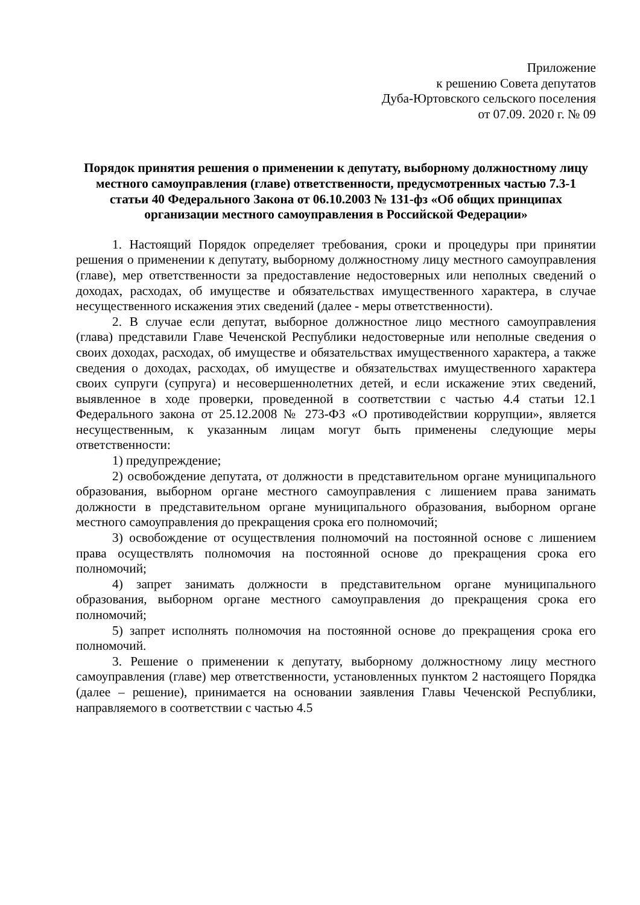Приложение
к решению Совета депутатов
Дуба-Юртовского сельского поселения
от 07.09. 2020 г. № 09
Порядок принятия решения о применении к депутату, выборному должностному лицу местного самоуправления (главе) ответственности, предусмотренных частью 7.3-1 статьи 40 Федерального Закона от 06.10.2003 № 131-фз «Об общих принципах организации местного самоуправления в Российской Федерации»
1. Настоящий Порядок определяет требования, сроки и процедуры при принятии решения о применении к депутату, выборному должностному лицу местного самоуправления (главе), мер ответственности за предоставление недостоверных или неполных сведений о доходах, расходах, об имуществе и обязательствах имущественного характера, в случае несущественного искажения этих сведений (далее - меры ответственности).
2. В случае если депутат, выборное должностное лицо местного самоуправления (глава) представили Главе Чеченской Республики недостоверные или неполные сведения о своих доходах, расходах, об имуществе и обязательствах имущественного характера, а также сведения о доходах, расходах, об имуществе и обязательствах имущественного характера своих супруги (супруга) и несовершеннолетних детей, и если искажение этих сведений, выявленное в ходе проверки, проведенной в соответствии с частью 4.4 статьи 12.1 Федерального закона от 25.12.2008 № 273-ФЗ «О противодействии коррупции», является несущественным, к указанным лицам могут быть применены следующие меры ответственности:
1) предупреждение;
2) освобождение депутата, от должности в представительном органе муниципального образования, выборном органе местного самоуправления с лишением права занимать должности в представительном органе муниципального образования, выборном органе местного самоуправления до прекращения срока его полномочий;
3) освобождение от осуществления полномочий на постоянной основе с лишением права осуществлять полномочия на постоянной основе до прекращения срока его полномочий;
4) запрет занимать должности в представительном органе муниципального образования, выборном органе местного самоуправления до прекращения срока его полномочий;
5) запрет исполнять полномочия на постоянной основе до прекращения срока его полномочий.
3. Решение о применении к депутату, выборному должностному лицу местного самоуправления (главе) мер ответственности, установленных пунктом 2 настоящего Порядка (далее – решение), принимается на основании заявления Главы Чеченской Республики, направляемого в соответствии с частью 4.5